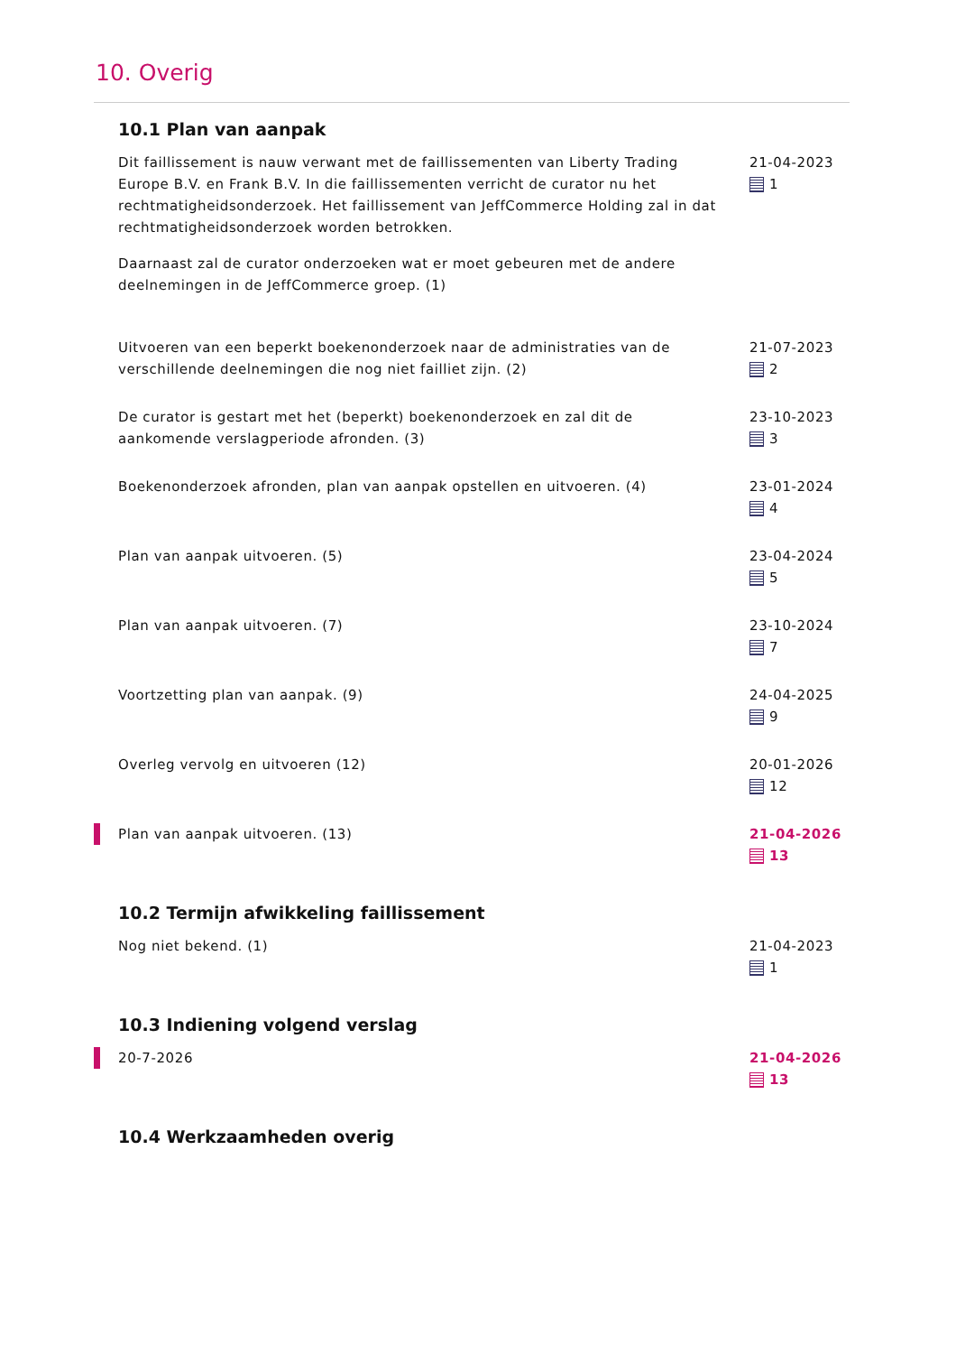10. Overig
10.1 Plan van aanpak
Dit faillissement is nauw verwant met de faillissementen van Liberty Trading Europe B.V. en Frank B.V. In die faillissementen verricht de curator nu het rechtmatigheidsonderzoek. Het faillissement van JeffCommerce Holding zal in dat rechtmatigheidsonderzoek worden betrokken.
Daarnaast zal de curator onderzoeken wat er moet gebeuren met de andere deelnemingen in de JeffCommerce groep. (1)
21-04-2023
1
Uitvoeren van een beperkt boekenonderzoek naar de administraties van de verschillende deelnemingen die nog niet failliet zijn. (2)
21-07-2023
2
De curator is gestart met het (beperkt) boekenonderzoek en zal dit de aankomende verslagperiode afronden. (3)
23-10-2023
3
Boekenonderzoek afronden, plan van aanpak opstellen en uitvoeren. (4) 23-01-2024
4
Plan van aanpak uitvoeren. (5) 23-04-2024
5
Plan van aanpak uitvoeren. (7) 23-10-2024
7
Voortzetting plan van aanpak. (9) 24-04-2025
9
Overleg vervolg en uitvoeren (12) 20-01-2026
12
Plan van aanpak uitvoeren. (13) 21-04-2026
13
10.2 Termijn afwikkeling faillissement
Nog niet bekend. (1) 21-04-2023
1
10.3 Indiening volgend verslag
20-7-2026 21-04-2026
13
10.4 Werkzaamheden overig